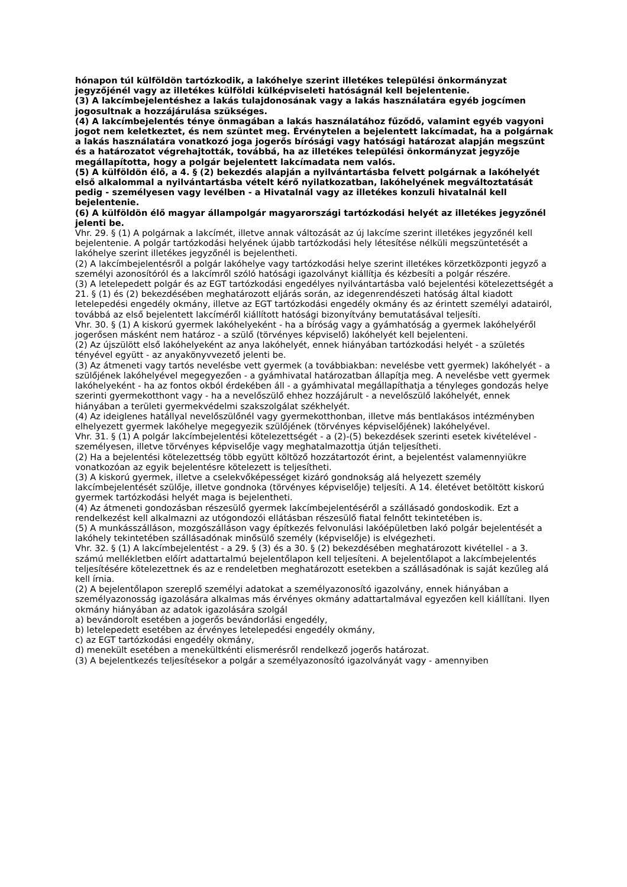hónapon túl külföldön tartózkodik, a lakóhelye szerint illetékes települési önkormányzat jegyzőjénél vagy az illetékes külföldi külképviseleti hatóságnál kell bejelentenie.
(3) A lakcímbejelentéshez a lakás tulajdonosának vagy a lakás használatára egyéb jogcímen jogosultnak a hozzájárulása szükséges.
(4) A lakcímbejelentés ténye önmagában a lakás használatához fűződő, valamint egyéb vagyoni jogot nem keletkeztet, és nem szüntet meg. Érvénytelen a bejelentett lakcímadat, ha a polgárnak a lakás használatára vonatkozó joga jogerős bírósági vagy hatósági határozat alapján megszűnt és a határozatot végrehajtották, továbbá, ha az illetékes települési önkormányzat jegyzője megállapította, hogy a polgár bejelentett lakcímadata nem valós.
(5) A külföldön élő, a 4. § (2) bekezdés alapján a nyilvántartásba felvett polgárnak a lakóhelyét első alkalommal a nyilvántartásba vételt kérő nyilatkozatban, lakóhelyének megváltoztatását pedig - személyesen vagy levélben - a Hivatalnál vagy az illetékes konzuli hivatalnál kell bejelentenie.
(6) A külföldön élő magyar állampolgár magyarországi tartózkodási helyét az illetékes jegyzőnél jelenti be.
Vhr. 29. § (1) A polgárnak a lakcímét, illetve annak változását az új lakcíme szerint illetékes jegyzőnél kell bejelentenie. A polgár tartózkodási helyének újabb tartózkodási hely létesítése nélküli megszüntetését a lakóhelye szerint illetékes jegyzőnél is bejelentheti.
(2) A lakcímbejelentésről a polgár lakóhelye vagy tartózkodási helye szerint illetékes körzetközponti jegyző a személyi azonosítóról és a lakcímről szóló hatósági igazolványt kiállítja és kézbesíti a polgár részére.
(3) A letelepedett polgár és az EGT tartózkodási engedélyes nyilvántartásba való bejelentési kötelezettségét a 21. § (1) és (2) bekezdésében meghatározott eljárás során, az idegenrendészeti hatóság által kiadott letelepedési engedély okmány, illetve az EGT tartózkodási engedély okmány és az érintett személyi adatairól, továbbá az első bejelentett lakcíméről kiállított hatósági bizonyítvány bemutatásával teljesíti.
Vhr. 30. § (1) A kiskorú gyermek lakóhelyeként - ha a bíróság vagy a gyámhatóság a gyermek lakóhelyéről jogerősen másként nem határoz - a szülő (törvényes képviselő) lakóhelyét kell bejelenteni.
(2) Az újszülött első lakóhelyeként az anya lakóhelyét, ennek hiányában tartózkodási helyét - a születés tényével együtt - az anyakönyvvezető jelenti be.
(3) Az átmeneti vagy tartós nevelésbe vett gyermek (a továbbiakban: nevelésbe vett gyermek) lakóhelyét - a szülőjének lakóhelyével megegyezően - a gyámhivatal határozatban állapítja meg. A nevelésbe vett gyermek lakóhelyeként - ha az fontos okból érdekében áll - a gyámhivatal megállapíthatja a tényleges gondozás helye szerinti gyermekotthont vagy - ha a nevelőszülő ehhez hozzájárult - a nevelőszülő lakóhelyét, ennek hiányában a területi gyermekvédelmi szakszolgálat székhelyét.
(4) Az ideiglenes hatállyal nevelőszülőnél vagy gyermekotthonban, illetve más bentlakásos intézményben elhelyezett gyermek lakóhelye megegyezik szülőjének (törvényes képviselőjének) lakóhelyével.
Vhr. 31. § (1) A polgár lakcímbejelentési kötelezettségét - a (2)-(5) bekezdések szerinti esetek kivételével - személyesen, illetve törvényes képviselője vagy meghatalmazottja útján teljesítheti.
(2) Ha a bejelentési kötelezettség több együtt költöző hozzátartozót érint, a bejelentést valamennyiükre vonatkozóan az egyik bejelentésre kötelezett is teljesítheti.
(3) A kiskorú gyermek, illetve a cselekvőképességet kizáró gondnokság alá helyezett személy lakcímbejelentését szülője, illetve gondnoka (törvényes képviselője) teljesíti. A 14. életévet betöltött kiskorú gyermek tartózkodási helyét maga is bejelentheti.
(4) Az átmeneti gondozásban részesülő gyermek lakcímbejelentéséről a szállásadó gondoskodik. Ezt a rendelkezést kell alkalmazni az utógondozói ellátásban részesülő fiatal felnőtt tekintetében is.
(5) A munkásszálláson, mozgószálláson vagy építkezés felvonulási lakóépületben lakó polgár bejelentését a lakóhely tekintetében szállásadónak minősülő személy (képviselője) is elvégezheti.
Vhr. 32. § (1) A lakcímbejelentést - a 29. § (3) és a 30. § (2) bekezdésében meghatározott kivétellel - a 3. számú mellékletben előírt adattartalmú bejelentőlapon kell teljesíteni. A bejelentőlapot a lakcímbejelentés teljesítésére kötelezettnek és az e rendeletben meghatározott esetekben a szállásadónak is saját kezűleg alá kell írnia.
(2) A bejelentőlapon szereplő személyi adatokat a személyazonosító igazolvány, ennek hiányában a személyazonosság igazolására alkalmas más érvényes okmány adattartalmával egyezően kell kiállítani. Ilyen okmány hiányában az adatok igazolására szolgál
a) bevándorolt esetében a jogerős bevándorlási engedély,
b) letelepedett esetében az érvényes letelepedési engedély okmány,
c) az EGT tartózkodási engedély okmány,
d) menekült esetében a menekültkénti elismerésről rendelkező jogerős határozat.
(3) A bejelentkezés teljesítésekor a polgár a személyazonosító igazolványát vagy - amennyiben